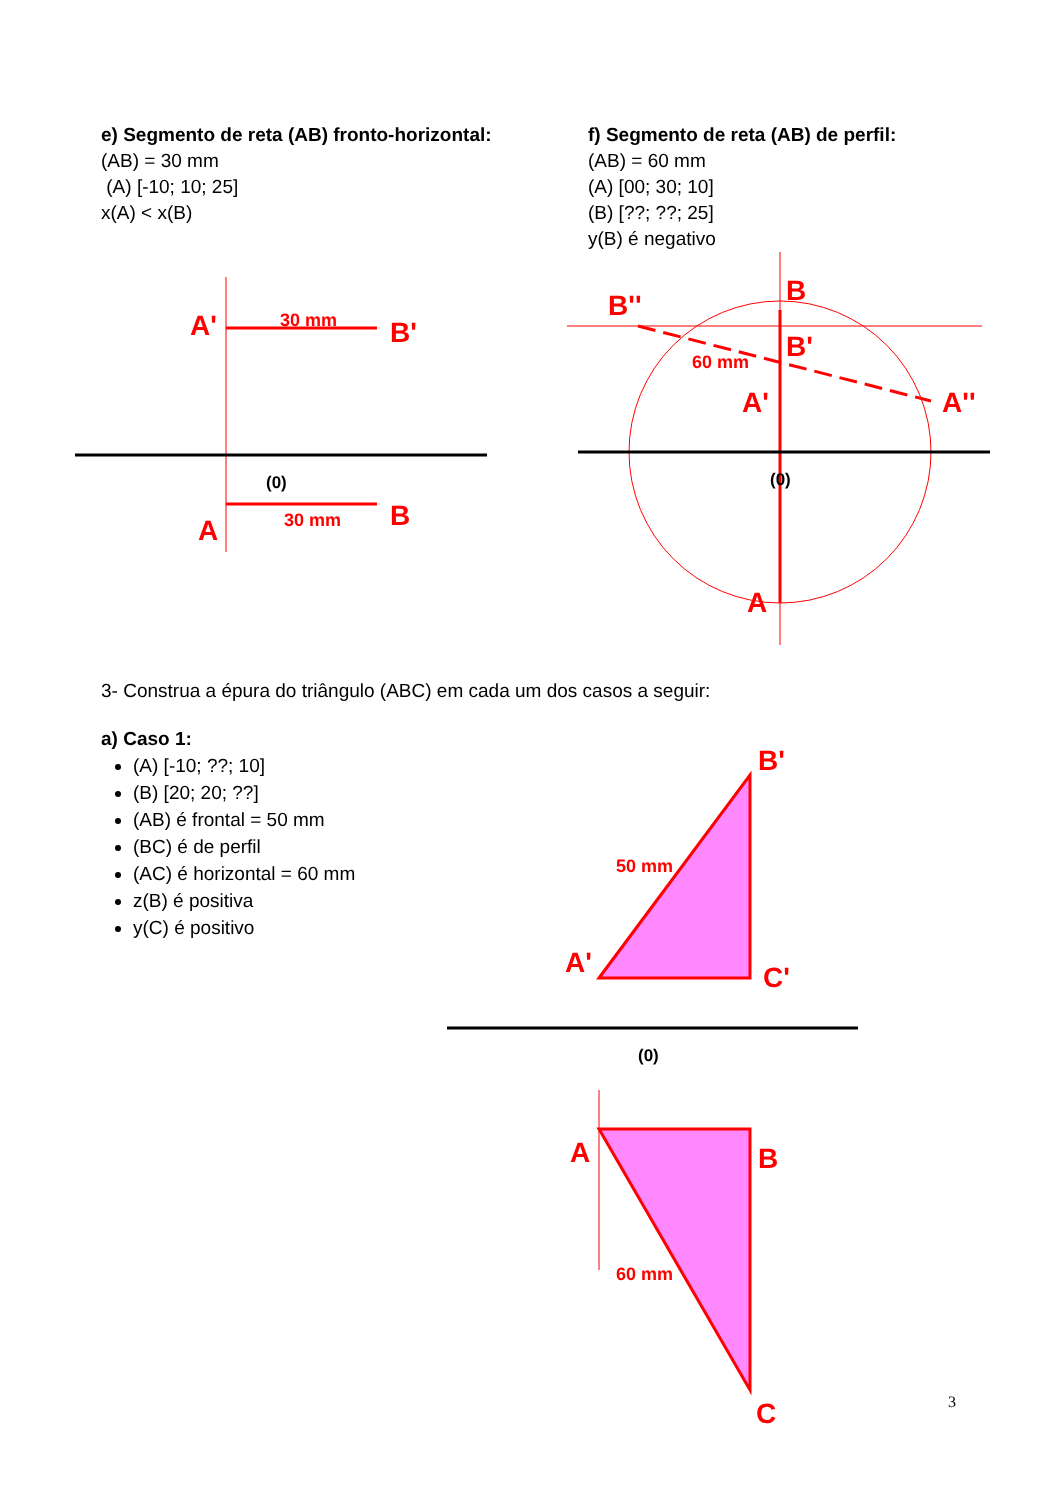A'
B'
A
B
B
B''
B'
A'
A''
A
B'
A'
C'
A
B
C
30 mm
30 mm
60 mm
50 mm
60 mm
(0)
(0)
(0)
e) Segmento de reta (AB) fronto-horizontal:
(AB) = 30 mm
(A) [-10; 10; 25]
x(A) < x(B)
f) Segmento de reta (AB) de perfil:
(AB) = 60 mm
(A) [00; 30; 10]
(B) [??; ??; 25]
y(B) é negativo
3- Construa a épura do triângulo (ABC) em cada um dos casos a seguir:
a) Caso 1:
(A) [-10; ??; 10]
(B) [20; 20; ??]
(AB) é frontal = 50 mm
(BC) é de perfil
(AC) é horizontal = 60 mm
z(B) é positiva
y(C) é positivo
3